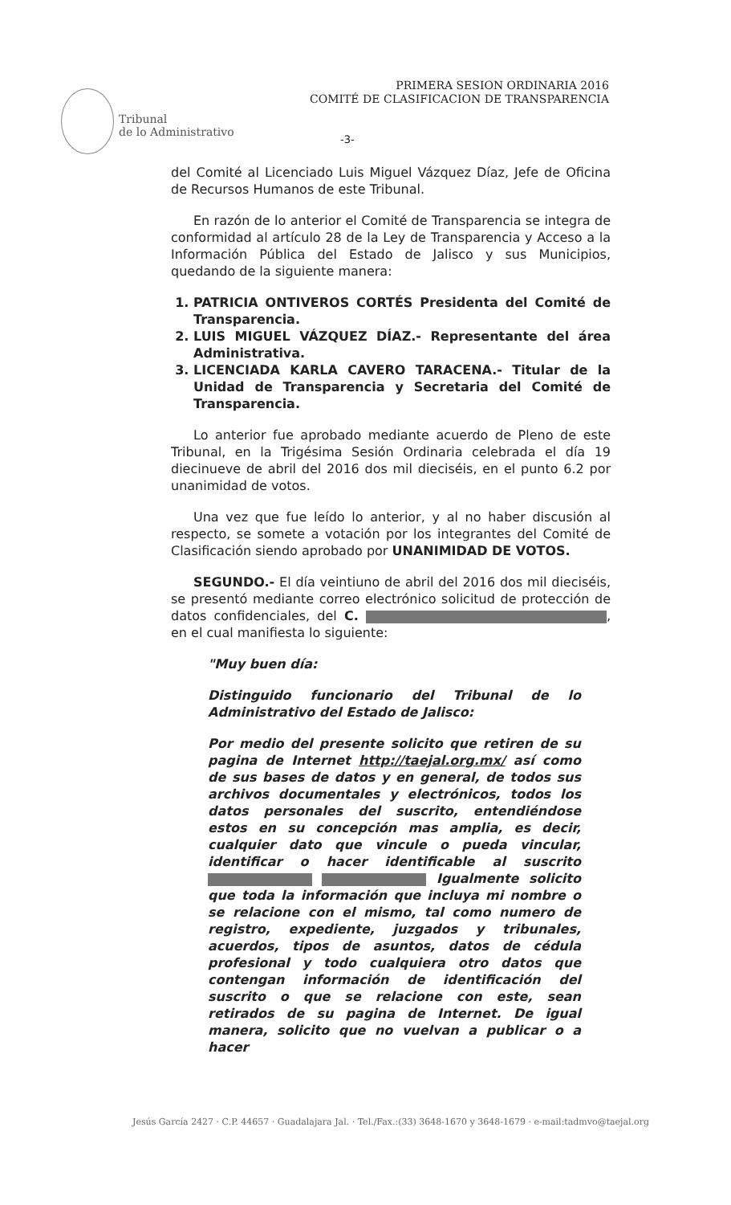PRIMERA SESION ORDINARIA 2016
COMITÉ DE CLASIFICACION DE TRANSPARENCIA
Tribunal
de lo Administrativo
-3-
del Comité al Licenciado Luis Miguel Vázquez Díaz, Jefe de Oficina de Recursos Humanos de este Tribunal.
En razón de lo anterior el Comité de Transparencia se integra de conformidad al artículo 28 de la Ley de Transparencia y Acceso a la Información Pública del Estado de Jalisco y sus Municipios, quedando de la siguiente manera:
1. PATRICIA ONTIVEROS CORTÉS Presidenta del Comité de Transparencia.
2. LUIS MIGUEL VÁZQUEZ DÍAZ.- Representante del área Administrativa.
3. LICENCIADA KARLA CAVERO TARACENA.- Titular de la Unidad de Transparencia y Secretaria del Comité de Transparencia.
Lo anterior fue aprobado mediante acuerdo de Pleno de este Tribunal, en la Trigésima Sesión Ordinaria celebrada el día 19 diecinueve de abril del 2016 dos mil dieciséis, en el punto 6.2 por unanimidad de votos.
Una vez que fue leído lo anterior, y al no haber discusión al respecto, se somete a votación por los integrantes del Comité de Clasificación siendo aprobado por UNANIMIDAD DE VOTOS.
SEGUNDO.- El día veintiuno de abril del 2016 dos mil dieciséis, se presentó mediante correo electrónico solicitud de protección de datos confidenciales, del C. , en el cual manifiesta lo siguiente:
"Muy buen día:
Distinguido funcionario del Tribunal de lo Administrativo del Estado de Jalisco:
Por medio del presente solicito que retiren de su pagina de Internet http://taejal.org.mx/ así como de sus bases de datos y en general, de todos sus archivos documentales y electrónicos, todos los datos personales del suscrito, entendiéndose estos en su concepción mas amplia, es decir, cualquier dato que vincule o pueda vincular, identificar o hacer identificable al suscrito Igualmente solicito que toda la información que incluya mi nombre o se relacione con el mismo, tal como numero de registro, expediente, juzgados y tribunales, acuerdos, tipos de asuntos, datos de cédula profesional y todo cualquiera otro datos que contengan información de identificación del suscrito o que se relacione con este, sean retirados de su pagina de Internet. De igual manera, solicito que no vuelvan a publicar o a hacer
Jesús García 2427 · C.P. 44657 · Guadalajara Jal. · Tel./Fax.:(33) 3648-1670 y 3648-1679 · e-mail:tadmvo@taejal.org